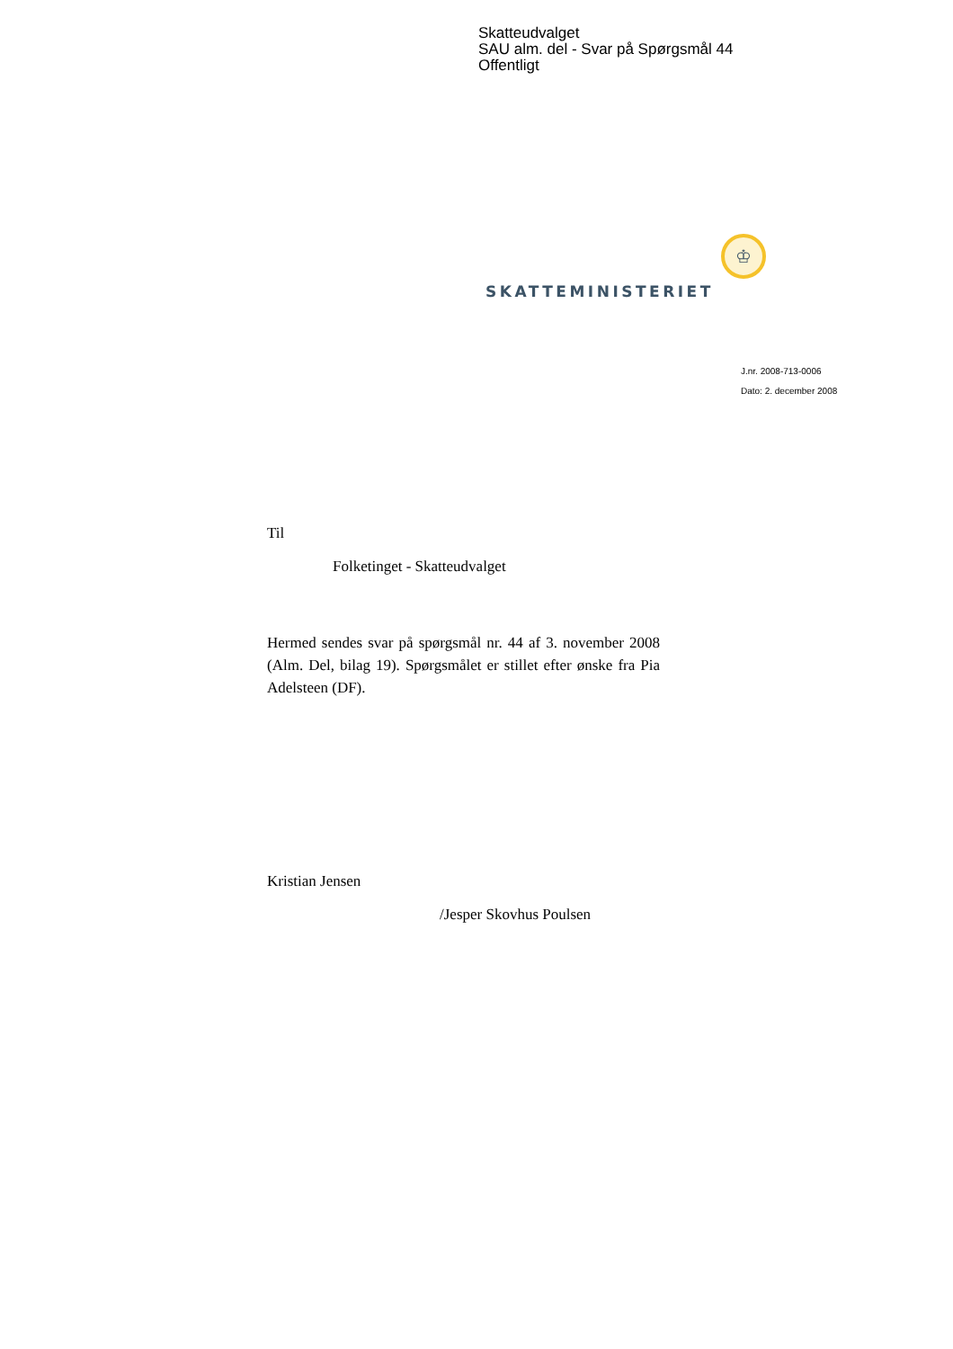Skatteudvalget
SAU alm. del - Svar på Spørgsmål 44
Offentligt
♔
SKATTEMINISTERIET
J.nr. 2008-713-0006
Dato: 2. december 2008
Til
Folketinget - Skatteudvalget
Hermed sendes svar på spørgsmål nr. 44 af 3. november 2008 (Alm. Del, bilag 19). Spørgsmålet er stillet efter ønske fra Pia Adelsteen (DF).
Kristian Jensen
/Jesper Skovhus Poulsen